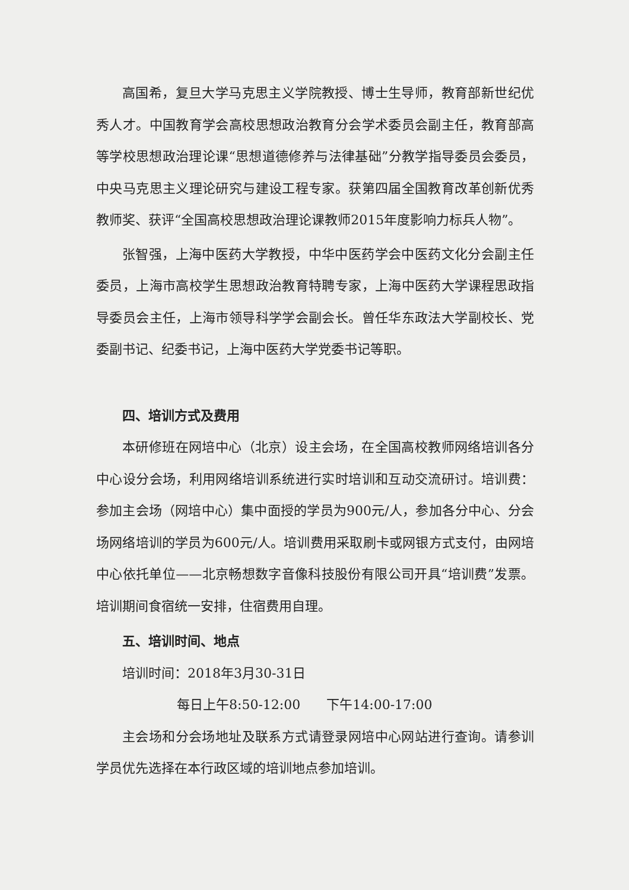高国希，复旦大学马克思主义学院教授、博士生导师，教育部新世纪优秀人才。中国教育学会高校思想政治教育分会学术委员会副主任，教育部高等学校思想政治理论课“思想道德修养与法律基础”分教学指导委员会委员，中央马克思主义理论研究与建设工程专家。获第四届全国教育改革创新优秀教师奖、获评“全国高校思想政治理论课教师2015年度影响力标兵人物”。
张智强，上海中医药大学教授，中华中医药学会中医药文化分会副主任委员，上海市高校学生思想政治教育特聘专家，上海中医药大学课程思政指导委员会主任，上海市领导科学学会副会长。曾任华东政法大学副校长、党委副书记、纪委书记，上海中医药大学党委书记等职。
四、培训方式及费用
本研修班在网培中心（北京）设主会场，在全国高校教师网络培训各分中心设分会场，利用网络培训系统进行实时培训和互动交流研讨。培训费：参加主会场（网培中心）集中面授的学员为900元/人，参加各分中心、分会场网络培训的学员为600元/人。培训费用采取刷卡或网银方式支付，由网培中心依托单位——北京畅想数字音像科技股份有限公司开具“培训费”发票。培训期间食宿统一安排，住宿费用自理。
五、培训时间、地点
培训时间：2018年3月30-31日
每日上午8:50-12:00　　下午14:00-17:00
主会场和分会场地址及联系方式请登录网培中心网站进行查询。请参训学员优先选择在本行政区域的培训地点参加培训。